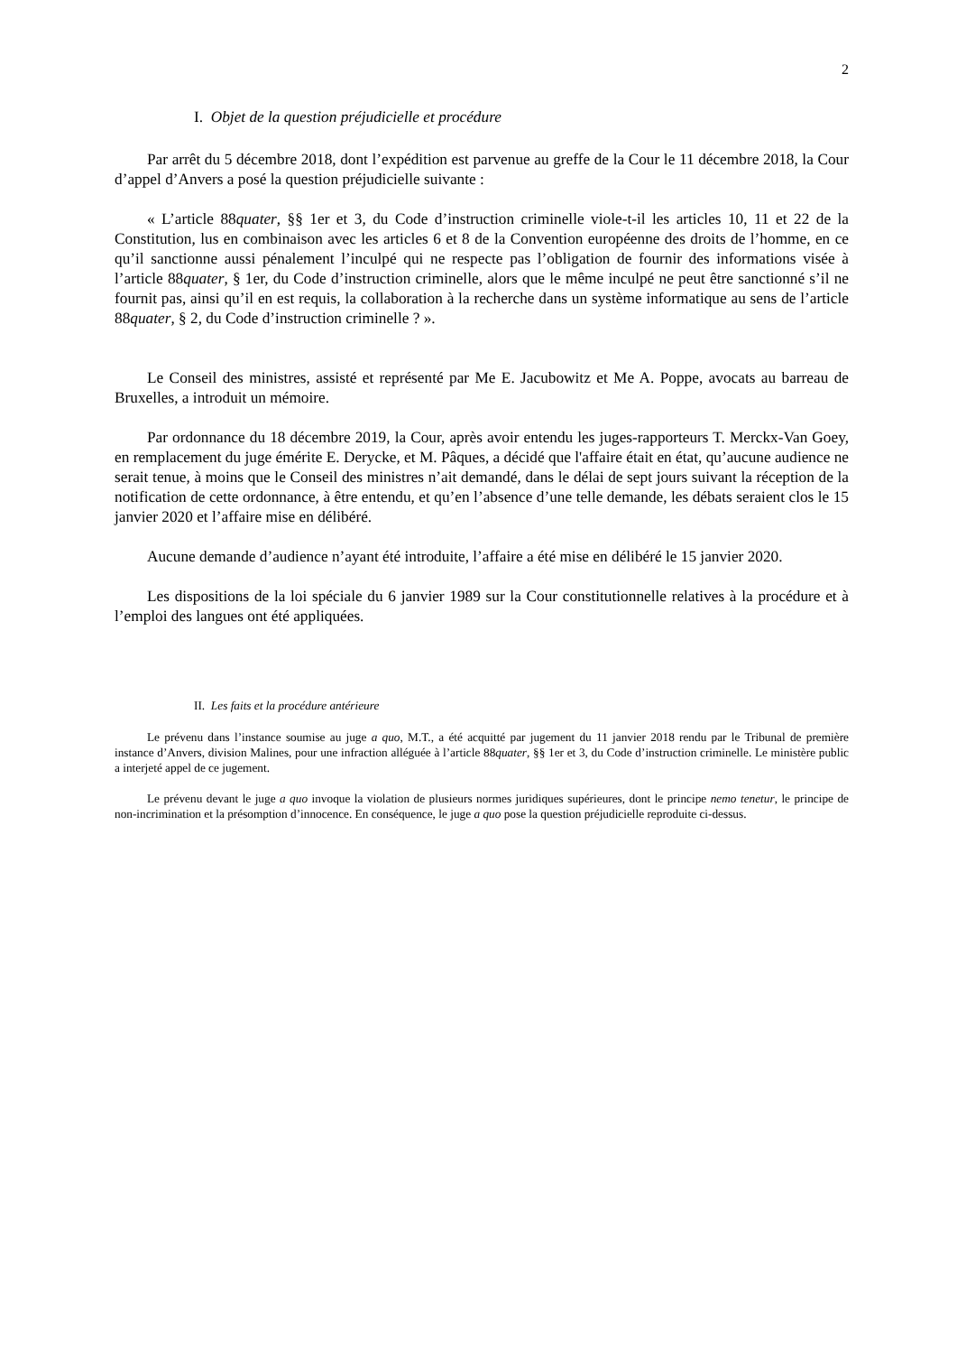2
I. Objet de la question préjudicielle et procédure
Par arrêt du 5 décembre 2018, dont l’expédition est parvenue au greffe de la Cour le 11 décembre 2018, la Cour d’appel d’Anvers a posé la question préjudicielle suivante :
« L’article 88quater, §§ 1er et 3, du Code d’instruction criminelle viole-t-il les articles 10, 11 et 22 de la Constitution, lus en combinaison avec les articles 6 et 8 de la Convention européenne des droits de l’homme, en ce qu’il sanctionne aussi pénalement l’inculpé qui ne respecte pas l’obligation de fournir des informations visée à l’article 88quater, § 1er, du Code d’instruction criminelle, alors que le même inculpé ne peut être sanctionné s’il ne fournit pas, ainsi qu’il en est requis, la collaboration à la recherche dans un système informatique au sens de l’article 88quater, § 2, du Code d’instruction criminelle ? ».
Le Conseil des ministres, assisté et représenté par Me E. Jacubowitz et Me A. Poppe, avocats au barreau de Bruxelles, a introduit un mémoire.
Par ordonnance du 18 décembre 2019, la Cour, après avoir entendu les juges-rapporteurs T. Merckx-Van Goey, en remplacement du juge émérite E. Derycke, et M. Pâques, a décidé que l'affaire était en état, qu’aucune audience ne serait tenue, à moins que le Conseil des ministres n’ait demandé, dans le délai de sept jours suivant la réception de la notification de cette ordonnance, à être entendu, et qu’en l’absence d’une telle demande, les débats seraient clos le 15 janvier 2020 et l’affaire mise en délibéré.
Aucune demande d’audience n’ayant été introduite, l’affaire a été mise en délibéré le 15 janvier 2020.
Les dispositions de la loi spéciale du 6 janvier 1989 sur la Cour constitutionnelle relatives à la procédure et à l’emploi des langues ont été appliquées.
II. Les faits et la procédure antérieure
Le prévenu dans l’instance soumise au juge a quo, M.T., a été acquitté par jugement du 11 janvier 2018 rendu par le Tribunal de première instance d’Anvers, division Malines, pour une infraction alléguée à l’article 88quater, §§ 1er et 3, du Code d’instruction criminelle. Le ministère public a interjeté appel de ce jugement.
Le prévenu devant le juge a quo invoque la violation de plusieurs normes juridiques supérieures, dont le principe nemo tenetur, le principe de non-incrimination et la présomption d’innocence. En conséquence, le juge a quo pose la question préjudicielle reproduite ci-dessus.